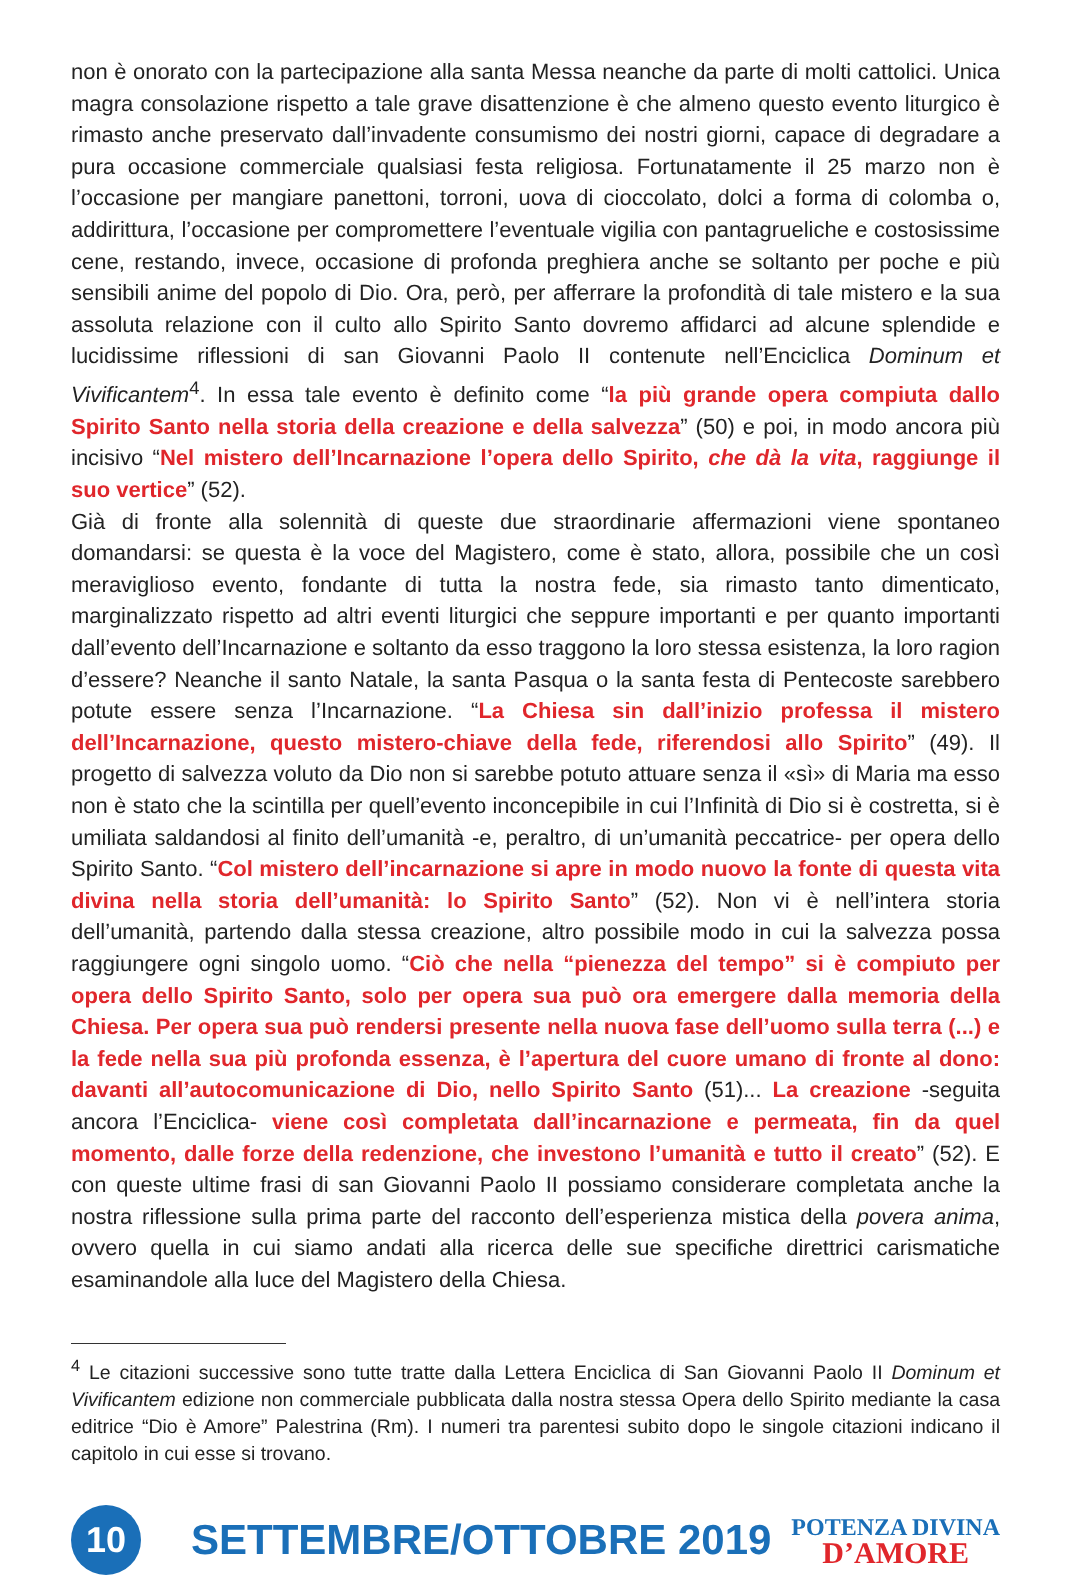non è onorato con la partecipazione alla santa Messa neanche da parte di molti cattolici. Unica magra consolazione rispetto a tale grave disattenzione è che almeno questo evento liturgico è rimasto anche preservato dall’invadente consumismo dei nostri giorni, capace di degradare a pura occasione commerciale qualsiasi festa religiosa. Fortunatamente il 25 marzo non è l’occasione per mangiare panettoni, torroni, uova di cioccolato, dolci a forma di colomba o, addirittura, l’occasione per compromettere l’eventuale vigilia con pantagrueliche e costosissime cene, restando, invece, occasione di profonda preghiera anche se soltanto per poche e più sensibili anime del popolo di Dio. Ora, però, per afferrare la profondità di tale mistero e la sua assoluta relazione con il culto allo Spirito Santo dovremo affidarci ad alcune splendide e lucidissime riflessioni di san Giovanni Paolo II contenute nell’Enciclica Dominum et Vivificantem<sup>4</sup>. In essa tale evento è definito come “la più grande opera compiuta dallo Spirito Santo nella storia della creazione e della salvezza” (50) e poi, in modo ancora più incisivo “Nel mistero dell’Incarnazione l’opera dello Spirito, che dà la vita, raggiunge il suo vertice” (52).
Già di fronte alla solennità di queste due straordinarie affermazioni viene spontaneo domandarsi: se questa è la voce del Magistero, come è stato, allora, possibile che un così meraviglioso evento, fondante di tutta la nostra fede, sia rimasto tanto dimenticato, marginalizzato rispetto ad altri eventi liturgici che seppure importanti e per quanto importanti dall’evento dell’Incarnazione e soltanto da esso traggono la loro stessa esistenza, la loro ragion d’essere? Neanche il santo Natale, la santa Pasqua o la santa festa di Pentecoste sarebbero potute essere senza l’Incarnazione. “La Chiesa sin dall’inizio professa il mistero dell’Incarnazione, questo mistero-chiave della fede, riferendosi allo Spirito” (49). Il progetto di salvezza voluto da Dio non si sarebbe potuto attuare senza il «sì» di Maria ma esso non è stato che la scintilla per quell’evento inconcepibile in cui l’Infinità di Dio si è costretta, si è umiliata saldandosi al finito dell’umanità -e, peraltro, di un’umanità peccatrice- per opera dello Spirito Santo. “Col mistero dell’incarnazione si apre in modo nuovo la fonte di questa vita divina nella storia dell’umanità: lo Spirito Santo” (52). Non vi è nell’intera storia dell’umanità, partendo dalla stessa creazione, altro possibile modo in cui la salvezza possa raggiungere ogni singolo uomo. “Ciò che nella “pienezza del tempo” si è compiuto per opera dello Spirito Santo, solo per opera sua può ora emergere dalla memoria della Chiesa. Per opera sua può rendersi presente nella nuova fase dell’uomo sulla terra (...) e la fede nella sua più profonda essenza, è l’apertura del cuore umano di fronte al dono: davanti all’autocomunicazione di Dio, nello Spirito Santo (51)... La creazione -seguita ancora l’Enciclica- viene così completata dall’incarnazione e permeata, fin da quel momento, dalle forze della redenzione, che investono l’umanità e tutto il creato” (52). E con queste ultime frasi di san Giovanni Paolo II possiamo considerare completata anche la nostra riflessione sulla prima parte del racconto dell’esperienza mistica della povera anima, ovvero quella in cui siamo andati alla ricerca delle sue specifiche direttrici carismatiche esaminandole alla luce del Magistero della Chiesa.
<sup>4</sup> Le citazioni successive sono tutte tratte dalla Lettera Enciclica di San Giovanni Paolo II Dominum et Vivificantem edizione non commerciale pubblicata dalla nostra stessa Opera dello Spirito mediante la casa editrice “Dio è Amore” Palestrina (Rm). I numeri tra parentesi subito dopo le singole citazioni indicano il capitolo in cui esse si trovano.
10
SETTEMBRE/OTTOBRE 2019
POTENZA DIVINA
D’AMORE